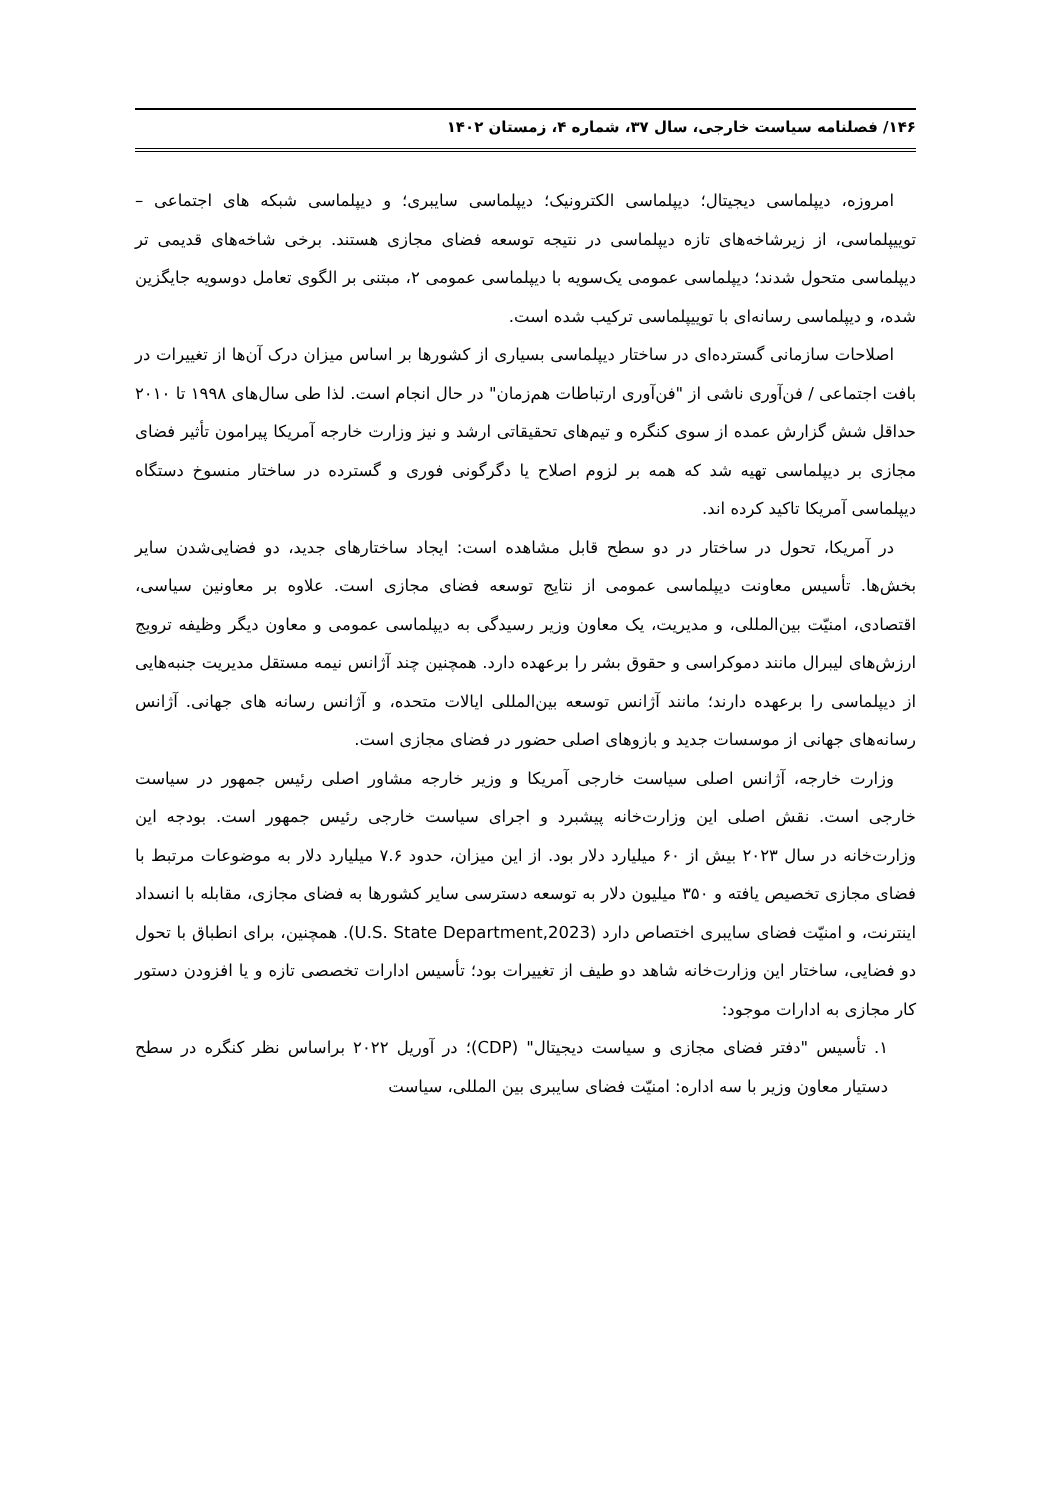۱۴۶/ فصلنامه سیاست خارجی، سال ۳۷، شماره ۴، زمستان ۱۴۰۲
امروزه، دیپلماسی دیجیتال؛ دیپلماسی الکترونیک؛ دیپلماسی سایبری؛ و دیپلماسی شبکه های اجتماعی – توییپلماسی، از زیرشاخه‌های تازه دیپلماسی در نتیجه توسعه فضای مجازی هستند. برخی شاخه‌های قدیمی تر دیپلماسی متحول شدند؛ دیپلماسی عمومی یک‌سویه با دیپلماسی عمومی ۲، مبتنی بر الگوی تعامل دوسویه جایگزین شده، و دیپلماسی رسانه‌ای با توییپلماسی ترکیب شده است.
اصلاحات سازمانی گسترده‌ای در ساختار دیپلماسی بسیاری از کشورها بر اساس میزان درک آن‌ها از تغییرات در بافت اجتماعی / فن‌آوری ناشی از "فن‌آوری ارتباطات هم‌زمان" در حال انجام است. لذا طی سال‌های ۱۹۹۸ تا ۲۰۱۰ حداقل شش گزارش عمده از سوی کنگره و تیم‌های تحقیقاتی ارشد و نیز وزارت خارجه آمریکا پیرامون تأثیر فضای مجازی بر دیپلماسی تهیه شد که همه بر لزوم اصلاح یا دگرگونی فوری و گسترده در ساختار منسوخ دستگاه دیپلماسی آمریکا تاکید کرده اند.
در آمریکا، تحول در ساختار در دو سطح قابل مشاهده است: ایجاد ساختارهای جدید، دو فضایی‌شدن سایر بخش‌ها. تأسیس معاونت دیپلماسی عمومی از نتایج توسعه فضای مجازی است. علاوه بر معاونین سیاسی، اقتصادی، امنیّت بین‌المللی، و مدیریت، یک معاون وزیر رسیدگی به دیپلماسی عمومی و معاون دیگر وظیفه ترویج ارزش‌های لیبرال مانند دموکراسی و حقوق بشر را برعهده دارد. همچنین چند آژانس نیمه مستقل مدیریت جنبه‌هایی از دیپلماسی را برعهده دارند؛ مانند آژانس توسعه بین‌المللی ایالات متحده، و آژانس رسانه های جهانی. آژانس رسانه‌های جهانی از موسسات جدید و بازوهای اصلی حضور در فضای مجازی است.
وزارت خارجه، آژانس اصلی سیاست خارجی آمریکا و وزیر خارجه مشاور اصلی رئیس جمهور در سیاست خارجی است. نقش اصلی این وزارت‌خانه پیشبرد و اجرای سیاست خارجی رئیس جمهور است. بودجه این وزارت‌خانه در سال ۲۰۲۳ بیش از ۶۰ میلیارد دلار بود. از این میزان، حدود ۷.۶ میلیارد دلار به موضوعات مرتبط با فضای مجازی تخصیص یافته و ۳۵۰ میلیون دلار به توسعه دسترسی سایر کشورها به فضای مجازی، مقابله با انسداد اینترنت، و امنیّت فضای سایبری اختصاص دارد (U.S. State Department,2023). همچنین، برای انطباق با تحول دو فضایی، ساختار این وزارت‌خانه شاهد دو طیف از تغییرات بود؛ تأسیس ادارات تخصصی تازه و یا افزودن دستور کار مجازی به ادارات موجود:
۱. تأسیس "دفتر فضای مجازی و سیاست دیجیتال" (CDP)؛ در آوریل ۲۰۲۲ براساس نظر کنگره در سطح دستیار معاون وزیر با سه اداره: امنیّت فضای سایبری بین المللی، سیاست